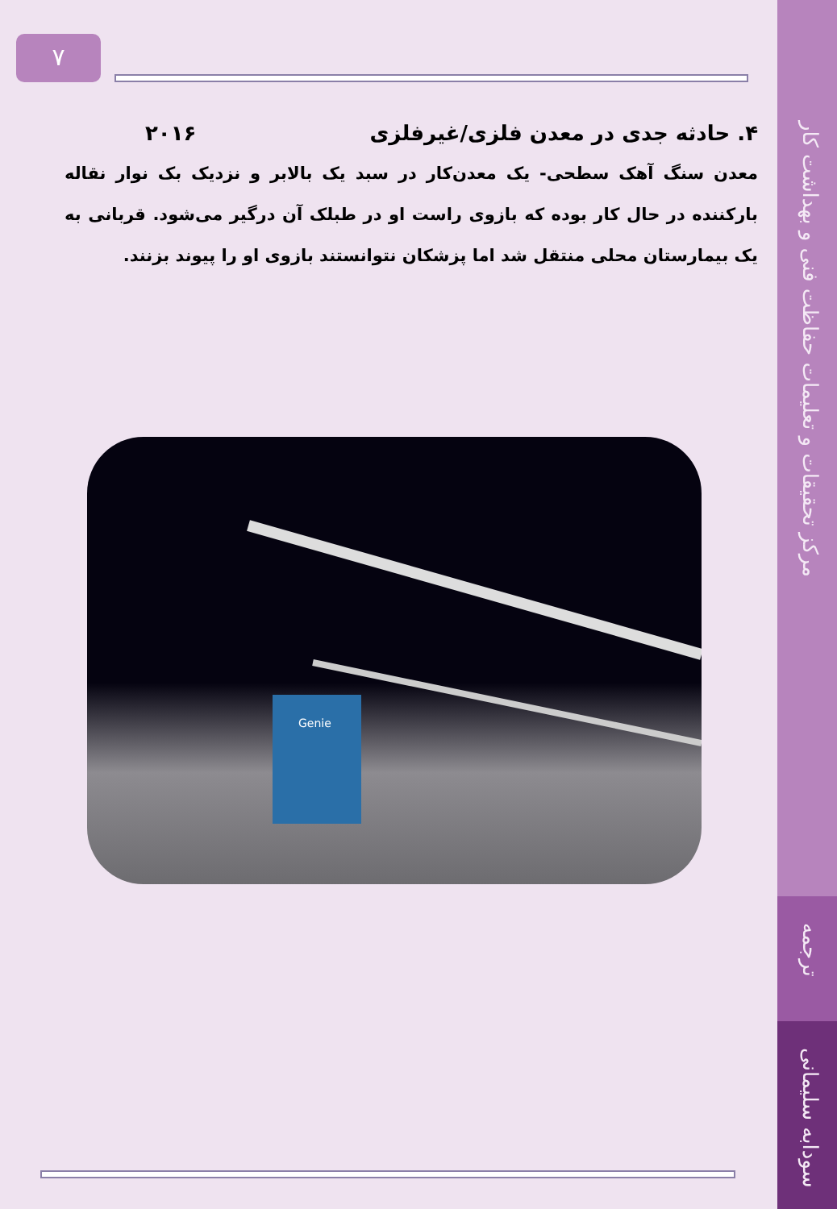مرکز تحقیقات و تعلیمات حفاظت فنی و بهداشت کار
ترجمه
سودابه سلیمانی
۷
۴. حادثه جدی در معدن فلزی/غیرفلزی ۲۰۱۶
معدن سنگ آهک سطحی- یک معدن‌کار در سبد یک بالابر و نزدیک بک نوار نقاله بارکننده در حال کار بوده که بازوی راست او در طبلک آن درگیر می‌شود. قربانی به یک بیمارستان محلی منتقل شد اما پزشکان نتوانستند بازوی او را پیوند بزنند.
Genie